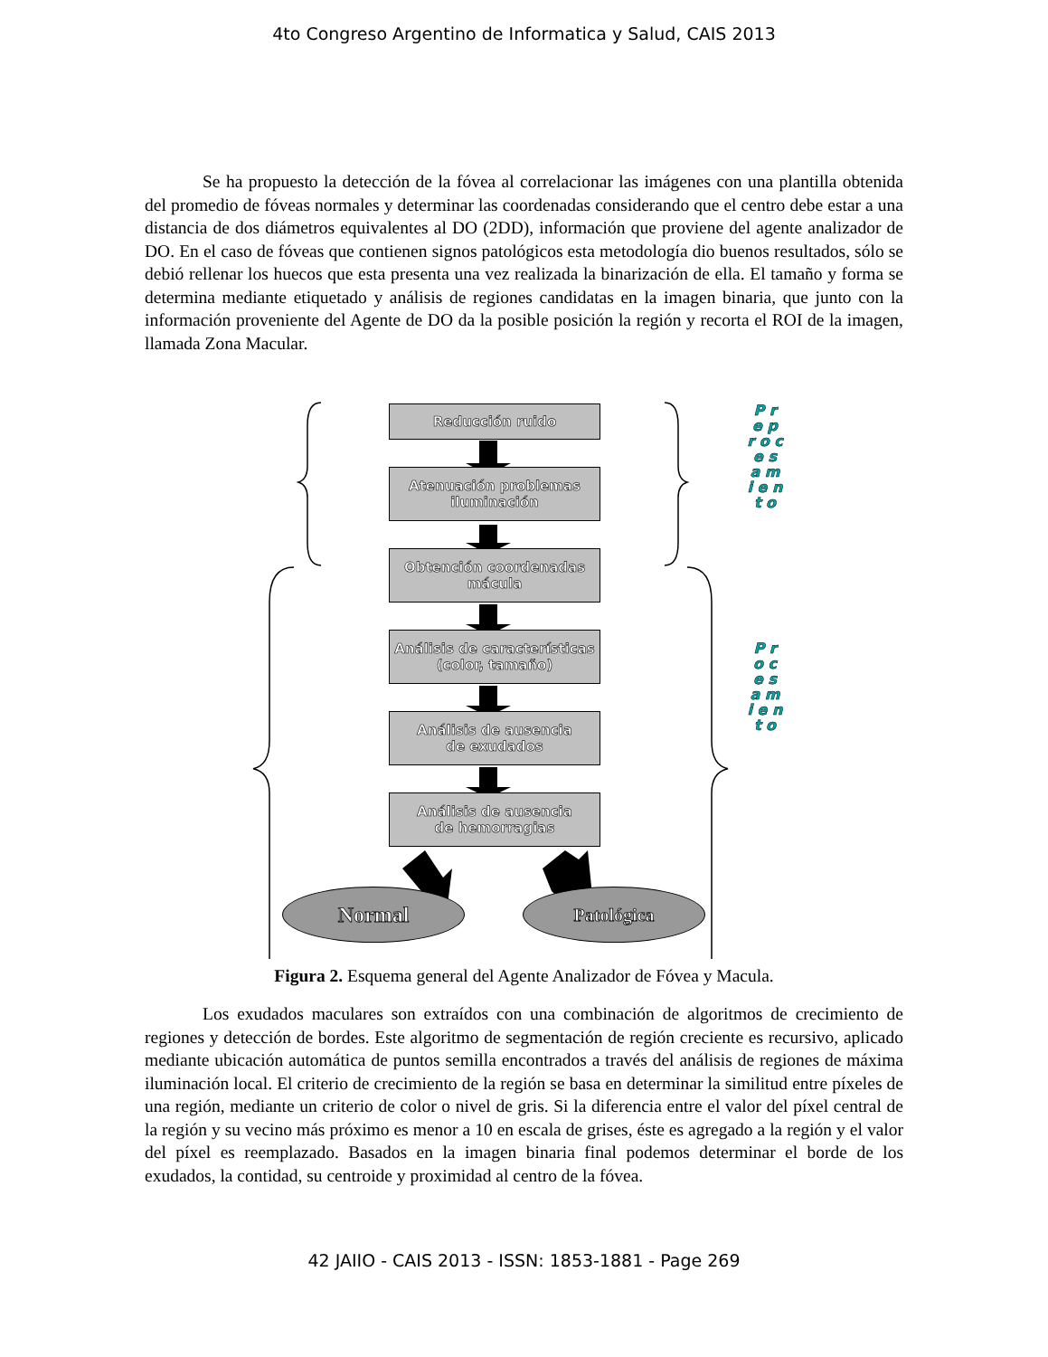4to Congreso Argentino de Informatica y Salud, CAIS 2013
Se ha propuesto la detección de la fóvea al correlacionar las imágenes con una plantilla obtenida del promedio de fóveas normales y determinar las coordenadas considerando que el centro debe estar a una distancia de dos diámetros equivalentes al DO (2DD), información que proviene del agente analizador de DO. En el caso de fóveas que contienen signos patológicos esta metodología dio buenos resultados, sólo se debió rellenar los huecos que esta presenta una vez realizada la binarización de ella. El tamaño y forma se determina mediante etiquetado y análisis de regiones candidatas en la imagen binaria, que junto con la información proveniente del Agente de DO da la posible posición la región y recorta el ROI de la imagen, llamada Zona Macular.
Reducción ruido
Atenuación problemas
iluminación
Obtención coordenadas
mácula
Análisis de características
(color, tamaño)
Análisis de ausencia
de exudados
Análisis de ausencia
de hemorragias
Normal Patológica
P r e p r o c e s a m i e n t o
P r o c e s a m i e n t o
Figura 2. Esquema general del Agente Analizador de Fóvea y Macula.
Los exudados maculares son extraídos con una combinación de algoritmos de crecimiento de regiones y detección de bordes. Este algoritmo de segmentación de región creciente es recursivo, aplicado mediante ubicación automática de puntos semilla encontrados a través del análisis de regiones de máxima iluminación local. El criterio de crecimiento de la región se basa en determinar la similitud entre píxeles de una región, mediante un criterio de color o nivel de gris. Si la diferencia entre el valor del píxel central de la región y su vecino más próximo es menor a 10 en escala de grises, éste es agregado a la región y el valor del píxel es reemplazado. Basados en la imagen binaria final podemos determinar el borde de los exudados, la contidad, su centroide y proximidad al centro de la fóvea.
42 JAIIO - CAIS 2013 - ISSN: 1853-1881 - Page 269